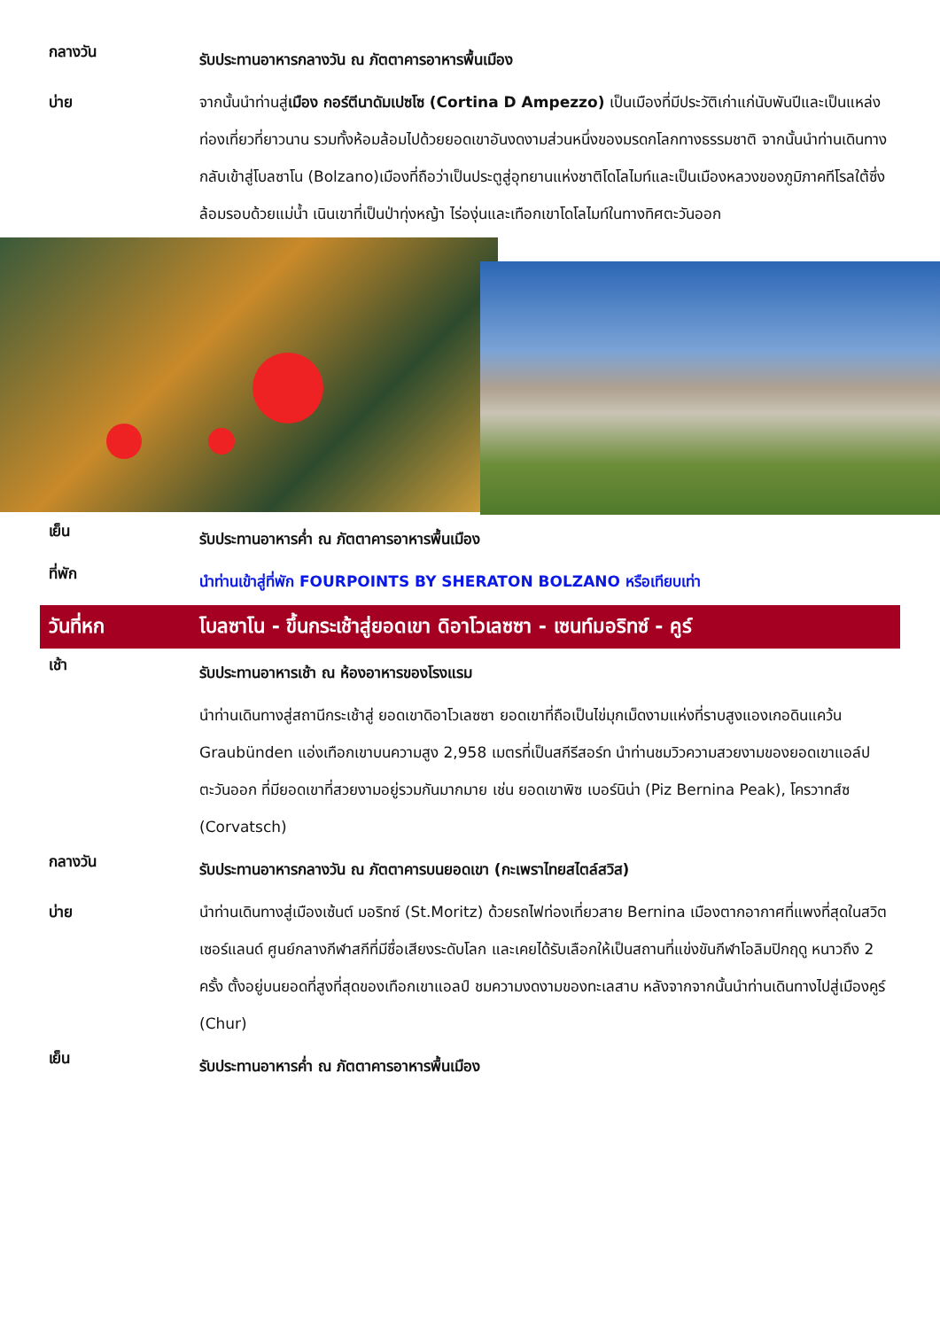กลางวัน
รับประทานอาหารกลางวัน ณ ภัตตาคารอาหารพื้นเมือง
บ่าย จากนั้นนำท่านสู่เมือง กอร์ตีนาดัมเปซโซ (Cortina D Ampezzo) เป็นเมืองที่มีประวัติเก่าแก่นับพันปีและเป็นแหล่งท่องเที่ยวที่ยาวนาน รวมทั้งห้อมล้อมไปด้วยยอดเขาอันงดงามส่วนหนึ่งของมรดกโลกทางธรรมชาติ จากนั้นนำท่านเดินทางกลับเข้าสู่โบลซาโน (Bolzano)เมืองที่ถือว่าเป็นประตูสู่อุทยานแห่งชาติโดโลไมท์และเป็นเมืองหลวงของภูมิภาคทีโรลใต้ซึ่งล้อมรอบด้วยแม่น้ำ เนินเขาที่เป็นป่าทุ่งหญ้า ไร่องุ่นและเทือกเขาโดโลไมท์ในทางทิศตะวันออก
เย็น
รับประทานอาหารค่ำ ณ ภัตตาคารอาหารพื้นเมือง
ที่พัก
นำท่านเข้าสู่ที่พัก FOURPOINTS BY SHERATON BOLZANO หรือเทียบเท่า
วันที่หก โบลซาโน - ขึ้นกระเช้าสู่ยอดเขา ดิอาโวเลซซา - เซนท์มอริทซ์ - คูร์
เช้า
รับประทานอาหารเช้า ณ ห้องอาหารของโรงแรม
นำท่านเดินทางสู่สถานีกระเช้าสู่ ยอดเขาดิอาโวเลซซา ยอดเขาที่ถือเป็นไข่มุกเม็ดงามแห่งที่ราบสูงแองเกอดินแคว้น Graubünden แอ่งเทือกเขาบนความสูง 2,958 เมตรที่เป็นสกีรีสอร์ท นำท่านชมวิวความสวยงามของยอดเขาแอล์ปตะวันออก ที่มียอดเขาที่สวยงามอยู่รวมกันมากมาย เช่น ยอดเขาพิซ เบอร์นิน่า (Piz Bernina Peak), โครวาทส์ซ (Corvatsch)
กลางวัน
รับประทานอาหารกลางวัน ณ ภัตตาคารบนยอดเขา (กะเพราไทยสไตล์สวิส)
บ่าย นำท่านเดินทางสู่เมืองเซ้นต์ มอริทซ์ (St.Moritz) ด้วยรถไฟท่องเที่ยวสาย Bernina เมืองตากอากาศที่แพงที่สุดในสวิตเซอร์แลนด์ ศูนย์กลางกีฬาสกีที่มีชื่อเสียงระดับโลก และเคยได้รับเลือกให้เป็นสถานที่แข่งขันกีฬาโอลิมปิกฤดู หนาวถึง 2 ครั้ง ตั้งอยู่บนยอดที่สูงที่สุดของเทือกเขาแอลป์ ชมความงดงามของทะเลสาบ หลังจากจากนั้นนำท่านเดินทางไปสู่เมืองคูร์ (Chur)
เย็น
รับประทานอาหารค่ำ ณ ภัตตาคารอาหารพื้นเมือง